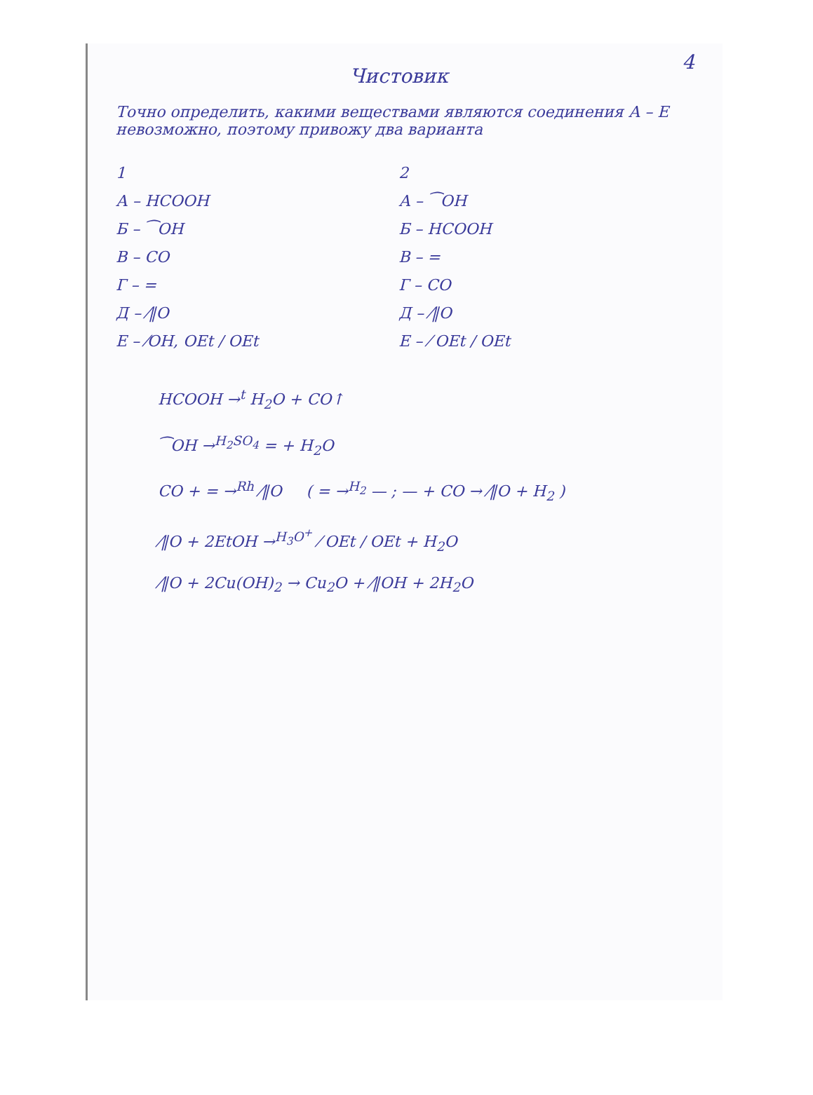4
Чистовик
Точно определить, какими веществами являются соединения А – Е невозможно, поэтому привожу два варианта
1
А – HCOOH
Б – ⁀OH
В – CO
Г – =
Д – ⁄‖O
Е – ⁄OH, OEt / OEt
2
А – ⁀OH
Б – HCOOH
В – =
Г – CO
Д – ⁄‖O
Е – ⁄ OEt / OEt
HCOOH →<sup>t</sup> H<sub>2</sub>O + CO↑
⁀OH →<sup>H<sub>2</sub>SO<sub>4</sub></sup> = + H<sub>2</sub>O
CO + = →<sup>Rh</sup> ⁄‖O ( = →<sup>H<sub>2</sub></sup> — ; — + CO → ⁄‖O + H<sub>2</sub> )
⁄‖O + 2EtOH →<sup>H<sub>3</sub>O<sup>+</sup></sup> ⁄ OEt / OEt + H<sub>2</sub>O
⁄‖O + 2Cu(OH)<sub>2</sub> → Cu<sub>2</sub>O + ⁄‖OH + 2H<sub>2</sub>O